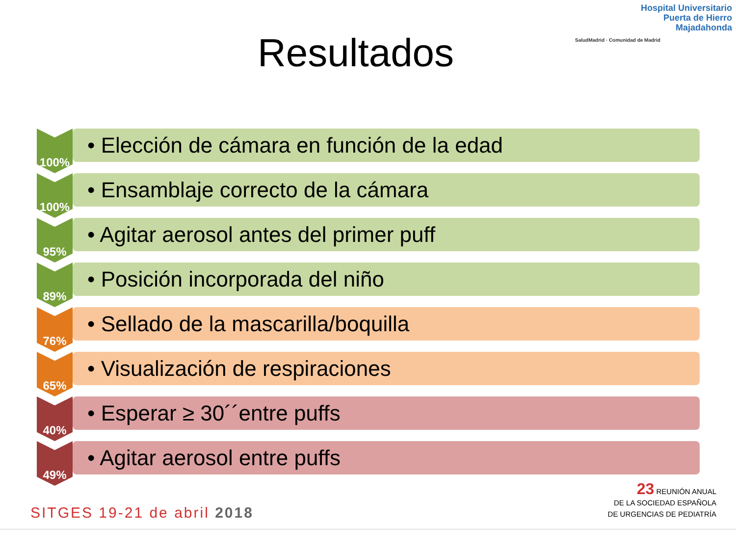Hospital Universitario
Puerta de Hierro
Majadahonda
SaludMadrid · Comunidad de Madrid
Resultados
100%
• Elección de cámara en función de la edad
100%
• Ensamblaje correcto de la cámara
95%
• Agitar aerosol antes del primer puff
89%
• Posición incorporada del niño
76%
• Sellado de la mascarilla/boquilla
65%
• Visualización de respiraciones
40%
• Esperar ≥ 30´´entre puffs
49%
• Agitar aerosol entre puffs
SITGES 19-21 de abril 2018
23 REUNIÓN ANUAL
DE LA SOCIEDAD ESPAÑOLA
DE URGENCIAS DE PEDIATRÍA